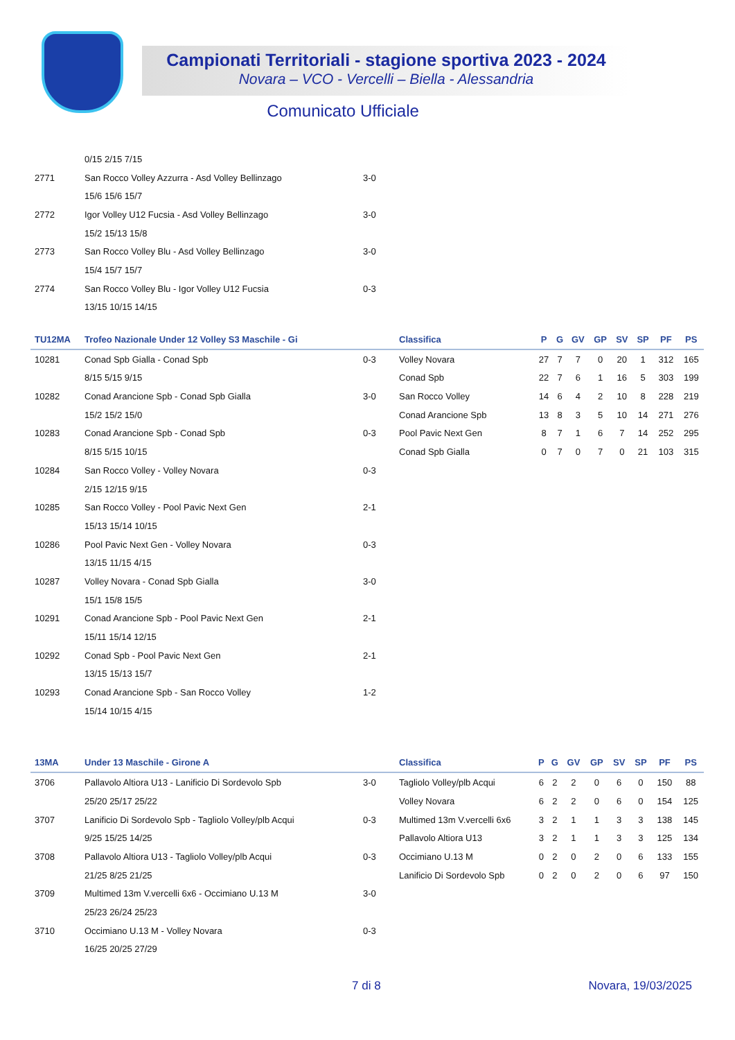Campionati Territoriali - stagione sportiva 2023 - 2024
Novara – VCO - Vercelli – Biella - Alessandria
Comunicato Ufficiale
| | 0/15 2/15 7/15 | |
| 2771 | San Rocco Volley Azzurra - Asd Volley Bellinzago | 3-0 |
| | 15/6 15/6 15/7 | |
| 2772 | Igor Volley U12 Fucsia - Asd Volley Bellinzago | 3-0 |
| | 15/2 15/13 15/8 | |
| 2773 | San Rocco Volley Blu - Asd Volley Bellinzago | 3-0 |
| | 15/4 15/7 15/7 | |
| 2774 | San Rocco Volley Blu - Igor Volley U12 Fucsia | 0-3 |
| | 13/15 10/15 14/15 | |
| TU12MA | Trofeo Nazionale Under 12 Volley S3 Maschile - Gi | | Classifica | P | G | GV | GP | SV | SP | PF | PS |
| --- | --- | --- | --- | --- | --- | --- | --- | --- | --- | --- | --- |
| 10281 | Conad Spb Gialla - Conad Spb | 0-3 | Volley Novara | 27 | 7 | 7 | 0 | 20 | 1 | 312 | 165 |
| | 8/15 5/15 9/15 | | Conad Spb | 22 | 7 | 6 | 1 | 16 | 5 | 303 | 199 |
| 10282 | Conad Arancione Spb - Conad Spb Gialla | 3-0 | San Rocco Volley | 14 | 6 | 4 | 2 | 10 | 8 | 228 | 219 |
| | 15/2 15/2 15/0 | | Conad Arancione Spb | 13 | 8 | 3 | 5 | 10 | 14 | 271 | 276 |
| 10283 | Conad Arancione Spb - Conad Spb | 0-3 | Pool Pavic Next Gen | 8 | 7 | 1 | 6 | 7 | 14 | 252 | 295 |
| | 8/15 5/15 10/15 | | Conad Spb Gialla | 0 | 7 | 0 | 7 | 0 | 21 | 103 | 315 |
| 10284 | San Rocco Volley - Volley Novara | 0-3 | | | | | | | | | |
| | 2/15 12/15 9/15 | | | | | | | | | | |
| 10285 | San Rocco Volley - Pool Pavic Next Gen | 2-1 | | | | | | | | | |
| | 15/13 15/14 10/15 | | | | | | | | | | |
| 10286 | Pool Pavic Next Gen - Volley Novara | 0-3 | | | | | | | | | |
| | 13/15 11/15 4/15 | | | | | | | | | | |
| 10287 | Volley Novara - Conad Spb Gialla | 3-0 | | | | | | | | | |
| | 15/1 15/8 15/5 | | | | | | | | | | |
| 10291 | Conad Arancione Spb - Pool Pavic Next Gen | 2-1 | | | | | | | | | |
| | 15/11 15/14 12/15 | | | | | | | | | | |
| 10292 | Conad Spb - Pool Pavic Next Gen | 2-1 | | | | | | | | | |
| | 13/15 15/13 15/7 | | | | | | | | | | |
| 10293 | Conad Arancione Spb - San Rocco Volley | 1-2 | | | | | | | | | |
| | 15/14 10/15 4/15 | | | | | | | | | | |
| 13MA | Under 13 Maschile - Girone A | | Classifica | P | G | GV | GP | SV | SP | PF | PS |
| --- | --- | --- | --- | --- | --- | --- | --- | --- | --- | --- | --- |
| 3706 | Pallavolo Altiora U13 - Lanificio Di Sordevolo Spb | 3-0 | Tagliolo Volley/plb Acqui | 6 | 2 | 2 | 0 | 6 | 0 | 150 | 88 |
| | 25/20 25/17 25/22 | | Volley Novara | 6 | 2 | 2 | 0 | 6 | 0 | 154 | 125 |
| 3707 | Lanificio Di Sordevolo Spb - Tagliolo Volley/plb Acqui | 0-3 | Multimed 13m V.vercelli 6x6 | 3 | 2 | 1 | 1 | 3 | 3 | 138 | 145 |
| | 9/25 15/25 14/25 | | Pallavolo Altiora U13 | 3 | 2 | 1 | 1 | 3 | 3 | 125 | 134 |
| 3708 | Pallavolo Altiora U13 - Tagliolo Volley/plb Acqui | 0-3 | Occimiano U.13 M | 0 | 2 | 0 | 2 | 0 | 6 | 133 | 155 |
| | 21/25 8/25 21/25 | | Lanificio Di Sordevolo Spb | 0 | 2 | 0 | 2 | 0 | 6 | 97 | 150 |
| 3709 | Multimed 13m V.vercelli 6x6 - Occimiano U.13 M | 3-0 | | | | | | | | | |
| | 25/23 26/24 25/23 | | | | | | | | | | |
| 3710 | Occimiano U.13 M - Volley Novara | 0-3 | | | | | | | | | |
| | 16/25 20/25 27/29 | | | | | | | | | | |
7 di 8 Novara, 19/03/2025